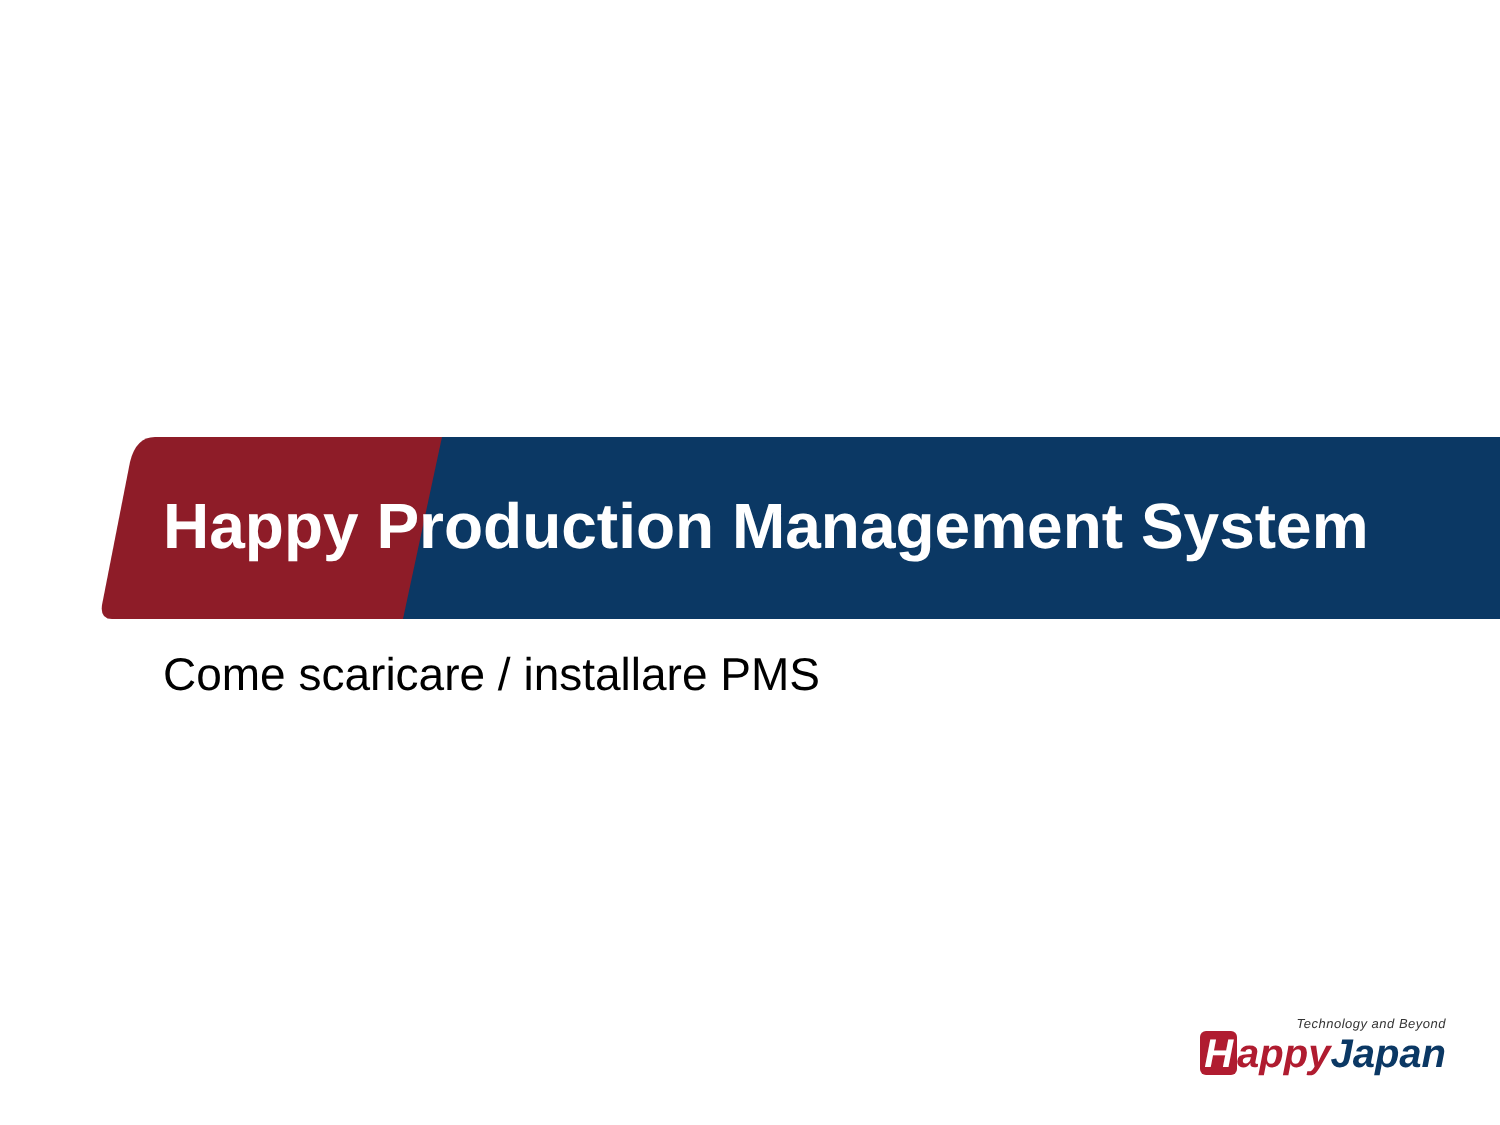Happy Production Management System
Come scaricare / installare PMS
Technology and Beyond
Happy Japan